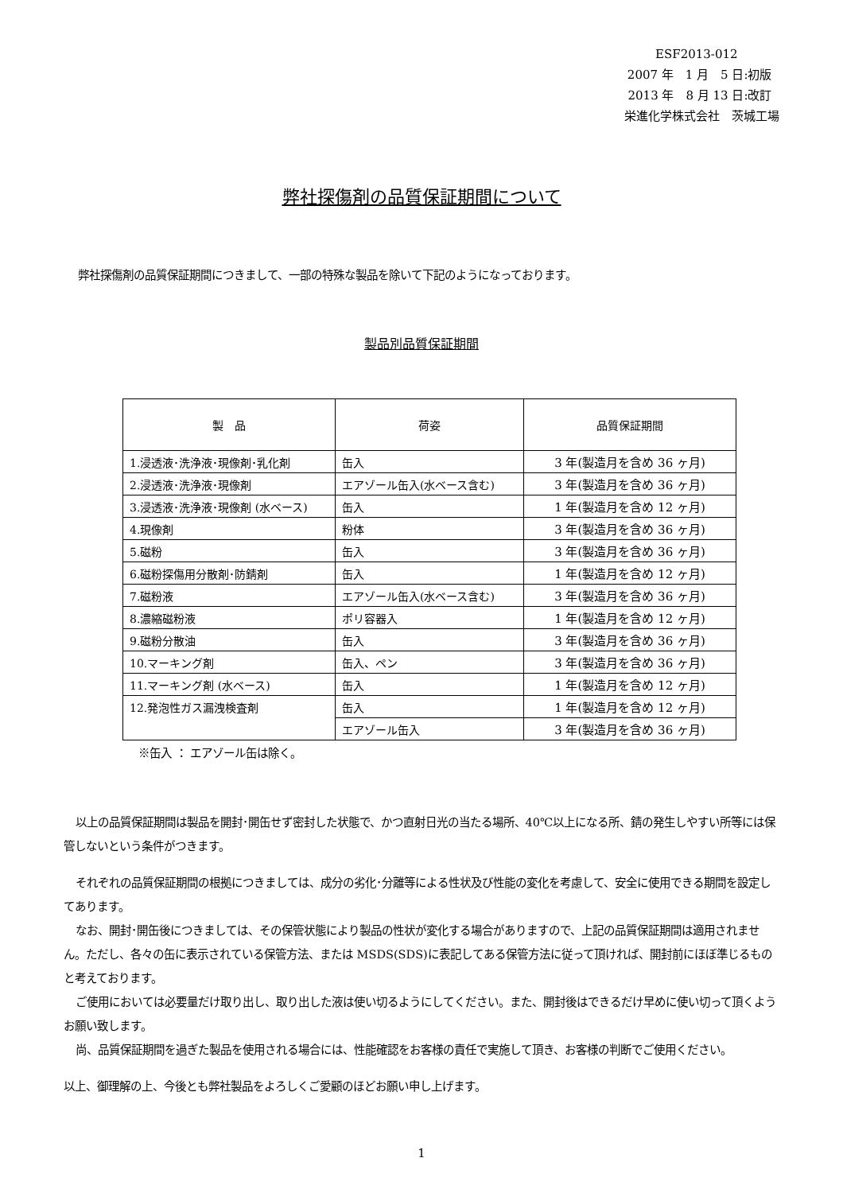ESF2013-012
2007 年　1 月　5 日:初版
2013 年　8 月 13 日:改訂
栄進化学株式会社　茨城工場
弊社探傷剤の品質保証期間について
弊社探傷剤の品質保証期間につきまして、一部の特殊な製品を除いて下記のようになっております。
製品別品質保証期間
| 製 品 | 荷姿 | 品質保証期間 |
| --- | --- | --- |
| 1.浸透液･洗浄液･現像剤･乳化剤 | 缶入 | 3 年(製造月を含め 36 ヶ月) |
| 2.浸透液･洗浄液･現像剤 | エアゾール缶入(水ベース含む) | 3 年(製造月を含め 36 ヶ月) |
| 3.浸透液･洗浄液･現像剤 (水ベース) | 缶入 | 1 年(製造月を含め 12 ヶ月) |
| 4.現像剤 | 粉体 | 3 年(製造月を含め 36 ヶ月) |
| 5.磁粉 | 缶入 | 3 年(製造月を含め 36 ヶ月) |
| 6.磁粉探傷用分散剤･防錆剤 | 缶入 | 1 年(製造月を含め 12 ヶ月) |
| 7.磁粉液 | エアゾール缶入(水ベース含む) | 3 年(製造月を含め 36 ヶ月) |
| 8.濃縮磁粉液 | ポリ容器入 | 1 年(製造月を含め 12 ヶ月) |
| 9.磁粉分散油 | 缶入 | 3 年(製造月を含め 36 ヶ月) |
| 10.マーキング剤 | 缶入、ペン | 3 年(製造月を含め 36 ヶ月) |
| 11.マーキング剤 (水ベース) | 缶入 | 1 年(製造月を含め 12 ヶ月) |
| 12.発泡性ガス漏洩検査剤 | 缶入 | 1 年(製造月を含め 12 ヶ月) |
| | エアゾール缶入 | 3 年(製造月を含め 36 ヶ月) |
※缶入 ： エアゾール缶は除く。
以上の品質保証期間は製品を開封･開缶せず密封した状態で、かつ直射日光の当たる場所、40℃以上になる所、錆の発生しやすい所等には保管しないという条件がつきます。
それぞれの品質保証期間の根拠につきましては、成分の劣化･分離等による性状及び性能の変化を考慮して、安全に使用できる期間を設定してあります。
なお、開封･開缶後につきましては、その保管状態により製品の性状が変化する場合がありますので、上記の品質保証期間は適用されません。ただし、各々の缶に表示されている保管方法、または MSDS(SDS)に表記してある保管方法に従って頂ければ、開封前にほぼ準じるものと考えております。
ご使用においては必要量だけ取り出し、取り出した液は使い切るようにしてください。また、開封後はできるだけ早めに使い切って頂くようお願い致します。
尚、品質保証期間を過ぎた製品を使用される場合には、性能確認をお客様の責任で実施して頂き、お客様の判断でご使用ください。
以上、御理解の上、今後とも弊社製品をよろしくご愛顧のほどお願い申し上げます。
1